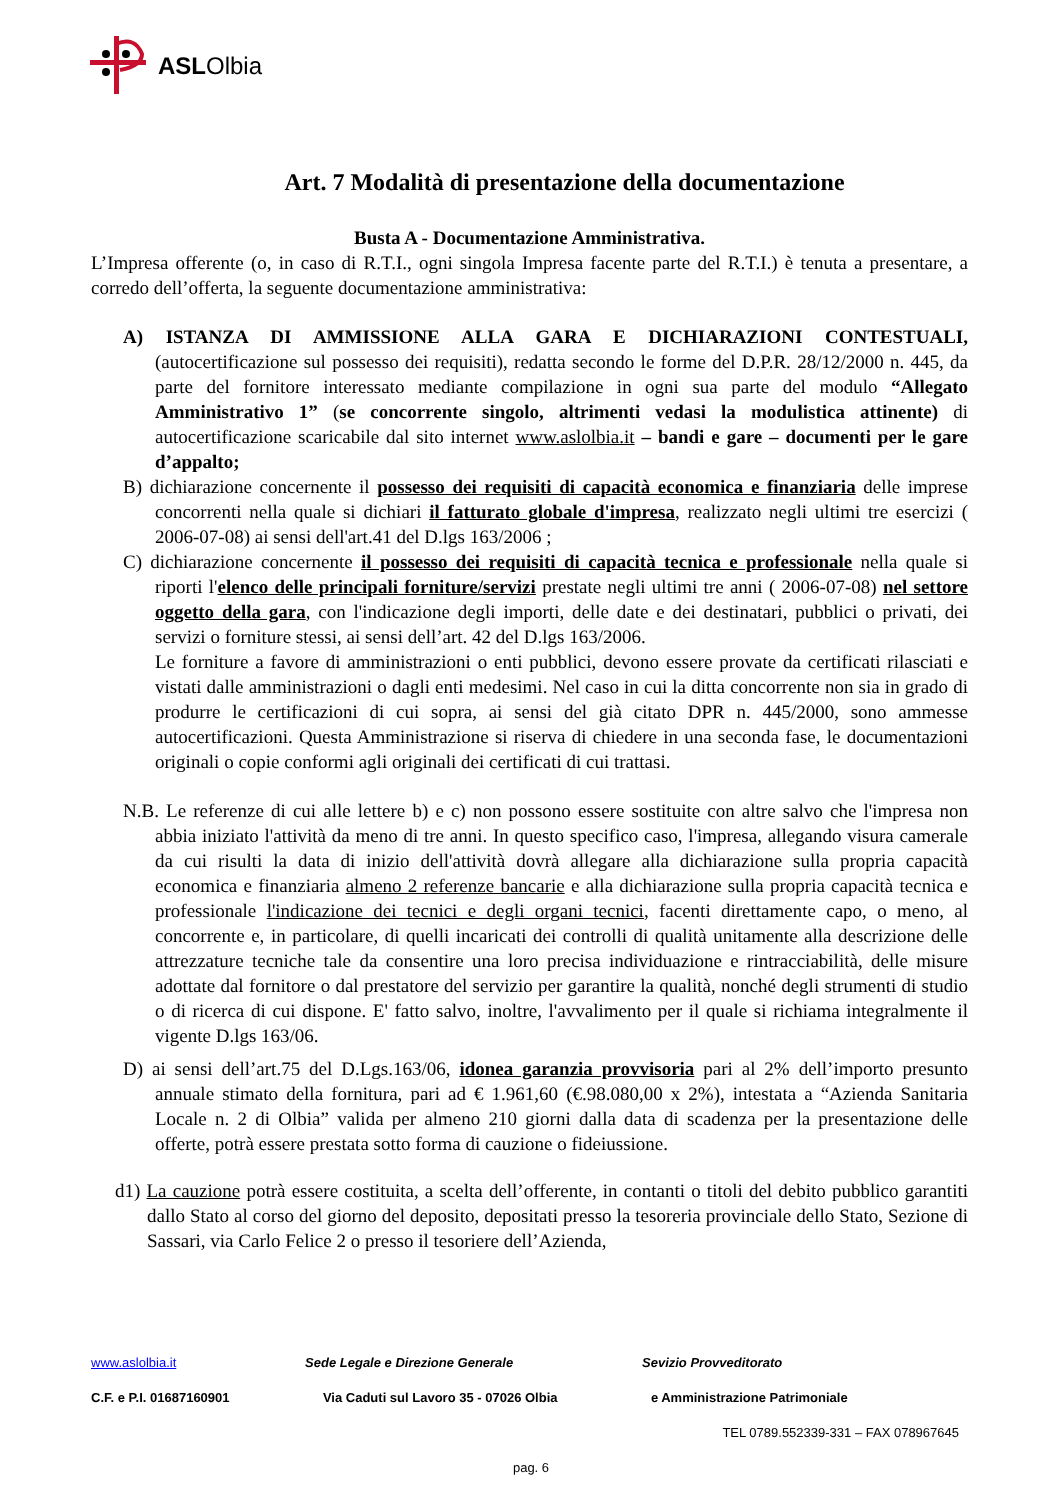ASLOlbia
Art. 7 Modalità di presentazione della documentazione
Busta A - Documentazione Amministrativa.
L’Impresa offerente (o, in caso di R.T.I., ogni singola Impresa facente parte del R.T.I.) è tenuta a presentare, a corredo dell’offerta, la seguente documentazione amministrativa:
A) ISTANZA DI AMMISSIONE ALLA GARA E DICHIARAZIONI CONTESTUALI, (autocertificazione sul possesso dei requisiti), redatta secondo le forme del D.P.R. 28/12/2000 n. 445, da parte del fornitore interessato mediante compilazione in ogni sua parte del modulo “Allegato Amministrativo 1” (se concorrente singolo, altrimenti vedasi la modulistica attinente) di autocertificazione scaricabile dal sito internet www.aslolbia.it – bandi e gare – documenti per le gare d’appalto;
B) dichiarazione concernente il possesso dei requisiti di capacità economica e finanziaria delle imprese concorrenti nella quale si dichiari il fatturato globale d'impresa, realizzato negli ultimi tre esercizi ( 2006-07-08) ai sensi dell'art.41 del D.lgs 163/2006 ;
C) dichiarazione concernente il possesso dei requisiti di capacità tecnica e professionale nella quale si riporti l'elenco delle principali forniture/servizi prestate negli ultimi tre anni ( 2006-07-08) nel settore oggetto della gara, con l'indicazione degli importi, delle date e dei destinatari, pubblici o privati, dei servizi o forniture stessi, ai sensi dell’art. 42 del D.lgs 163/2006.
Le forniture a favore di amministrazioni o enti pubblici, devono essere provate da certificati rilasciati e vistati dalle amministrazioni o dagli enti medesimi. Nel caso in cui la ditta concorrente non sia in grado di produrre le certificazioni di cui sopra, ai sensi del già citato DPR n. 445/2000, sono ammesse autocertificazioni. Questa Amministrazione si riserva di chiedere in una seconda fase, le documentazioni originali o copie conformi agli originali dei certificati di cui trattasi.
N.B. Le referenze di cui alle lettere b) e c) non possono essere sostituite con altre salvo che l'impresa non abbia iniziato l'attività da meno di tre anni. In questo specifico caso, l'impresa, allegando visura camerale da cui risulti la data di inizio dell'attività dovrà allegare alla dichiarazione sulla propria capacità economica e finanziaria almeno 2 referenze bancarie e alla dichiarazione sulla propria capacità tecnica e professionale l'indicazione dei tecnici e degli organi tecnici, facenti direttamente capo, o meno, al concorrente e, in particolare, di quelli incaricati dei controlli di qualità unitamente alla descrizione delle attrezzature tecniche tale da consentire una loro precisa individuazione e rintracciabilità, delle misure adottate dal fornitore o dal prestatore del servizio per garantire la qualità, nonché degli strumenti di studio o di ricerca di cui dispone. E' fatto salvo, inoltre, l'avvalimento per il quale si richiama integralmente il vigente D.lgs 163/06.
D) ai sensi dell’art.75 del D.Lgs.163/06, idonea garanzia provvisoria pari al 2% dell’importo presunto annuale stimato della fornitura, pari ad € 1.961,60 (€.98.080,00 x 2%), intestata a “Azienda Sanitaria Locale n. 2 di Olbia” valida per almeno 210 giorni dalla data di scadenza per la presentazione delle offerte, potrà essere prestata sotto forma di cauzione o fideiussione.
d1) La cauzione potrà essere costituita, a scelta dell’offerente, in contanti o titoli del debito pubblico garantiti dallo Stato al corso del giorno del deposito, depositati presso la tesoreria provinciale dello Stato, Sezione di Sassari, via Carlo Felice 2 o presso il tesoriere dell’Azienda,
www.aslolbia.it Sede Legale e Direzione Generale Sevizio Provveditorato
C.F. e P.I. 01687160901 Via Caduti sul Lavoro 35 - 07026 Olbia e Amministrazione Patrimoniale
TEL 0789.552339-331 – FAX 078967645
pag. 6